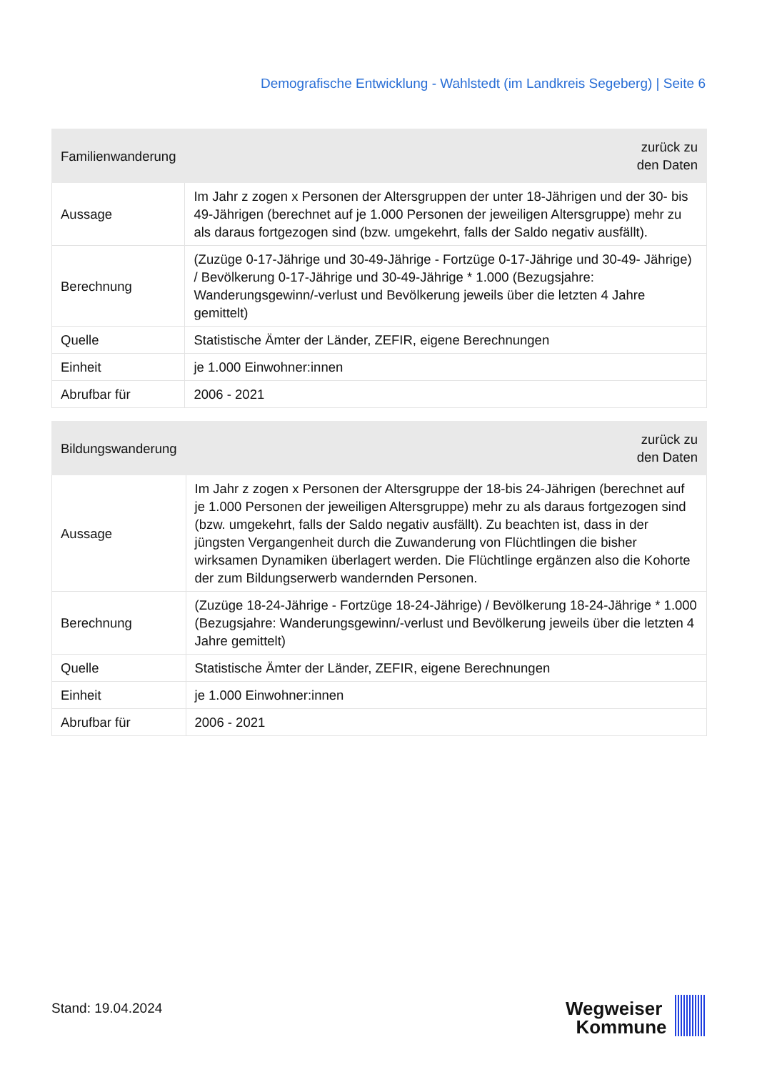Demografische Entwicklung - Wahlstedt (im Landkreis Segeberg) | Seite 6
| Familienwanderung | zurück zu den Daten |
| --- | --- |
| Aussage | Im Jahr z zogen x Personen der Altersgruppen der unter 18-Jährigen und der 30- bis 49-Jährigen (berechnet auf je 1.000 Personen der jeweiligen Altersgruppe) mehr zu als daraus fortgezogen sind (bzw. umgekehrt, falls der Saldo negativ ausfällt). |
| Berechnung | (Zuzüge 0-17-Jährige und 30-49-Jährige - Fortzüge 0-17-Jährige und 30-49- Jährige) / Bevölkerung 0-17-Jährige und 30-49-Jährige * 1.000 (Bezugsjahre: Wanderungsgewinn/-verlust und Bevölkerung jeweils über die letzten 4 Jahre gemittelt) |
| Quelle | Statistische Ämter der Länder, ZEFIR, eigene Berechnungen |
| Einheit | je 1.000 Einwohner:innen |
| Abrufbar für | 2006 - 2021 |
| Bildungswanderung | zurück zu den Daten |
| --- | --- |
| Aussage | Im Jahr z zogen x Personen der Altersgruppe der 18-bis 24-Jährigen (berechnet auf je 1.000 Personen der jeweiligen Altersgruppe) mehr zu als daraus fortgezogen sind (bzw. umgekehrt, falls der Saldo negativ ausfällt). Zu beachten ist, dass in der jüngsten Vergangenheit durch die Zuwanderung von Flüchtlingen die bisher wirksamen Dynamiken überlagert werden. Die Flüchtlinge ergänzen also die Kohorte der zum Bildungserwerb wandernden Personen. |
| Berechnung | (Zuzüge 18-24-Jährige - Fortzüge 18-24-Jährige) / Bevölkerung 18-24-Jährige * 1.000 (Bezugsjahre: Wanderungsgewinn/-verlust und Bevölkerung jeweils über die letzten 4 Jahre gemittelt) |
| Quelle | Statistische Ämter der Länder, ZEFIR, eigene Berechnungen |
| Einheit | je 1.000 Einwohner:innen |
| Abrufbar für | 2006 - 2021 |
Stand: 19.04.2024
Wegweiser
Kommune